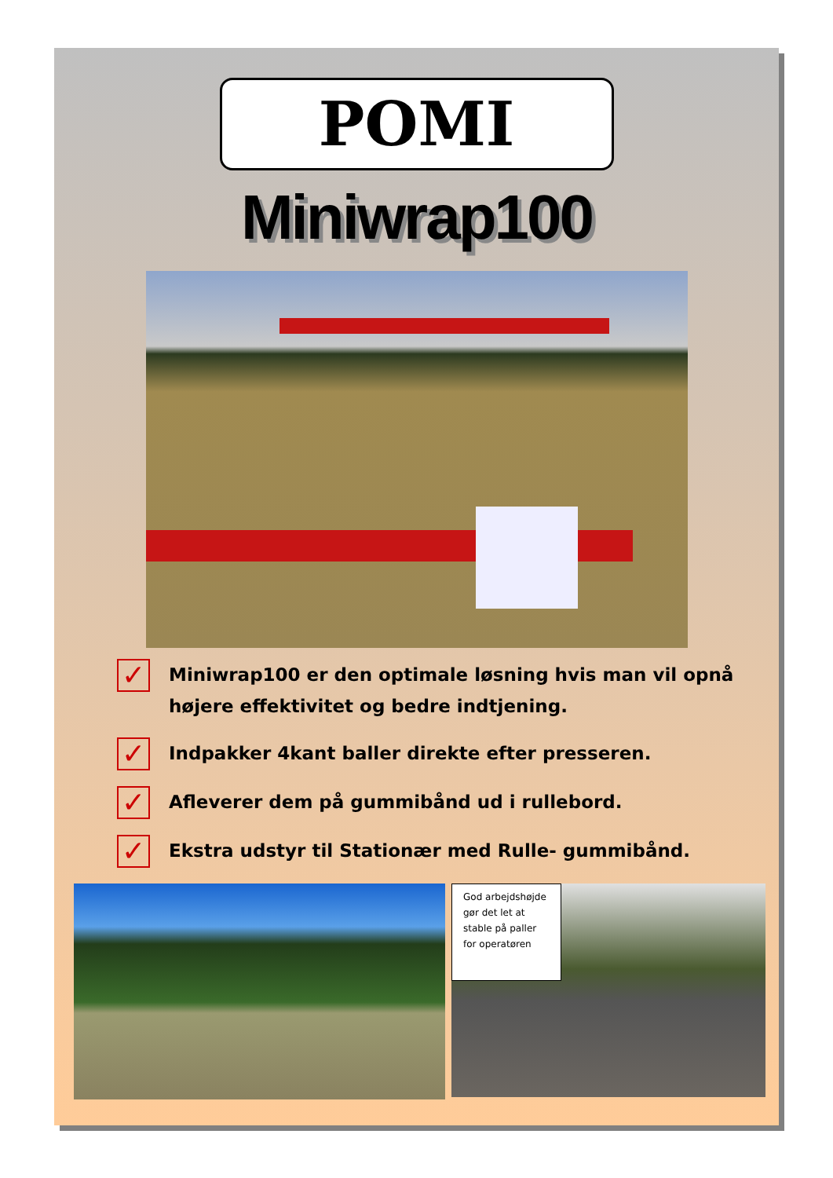POMI
Miniwrap100
✓ Miniwrap100 er den optimale løsning hvis man vil opnå højere effektivitet og bedre indtjening.
✓ Indpakker 4kant baller direkte efter presseren.
✓ Afleverer dem på gummibånd ud i rullebord.
✓ Ekstra udstyr til Stationær med Rulle- gummibånd.
God arbejdshøjde gør det let at stable på paller for operatøren